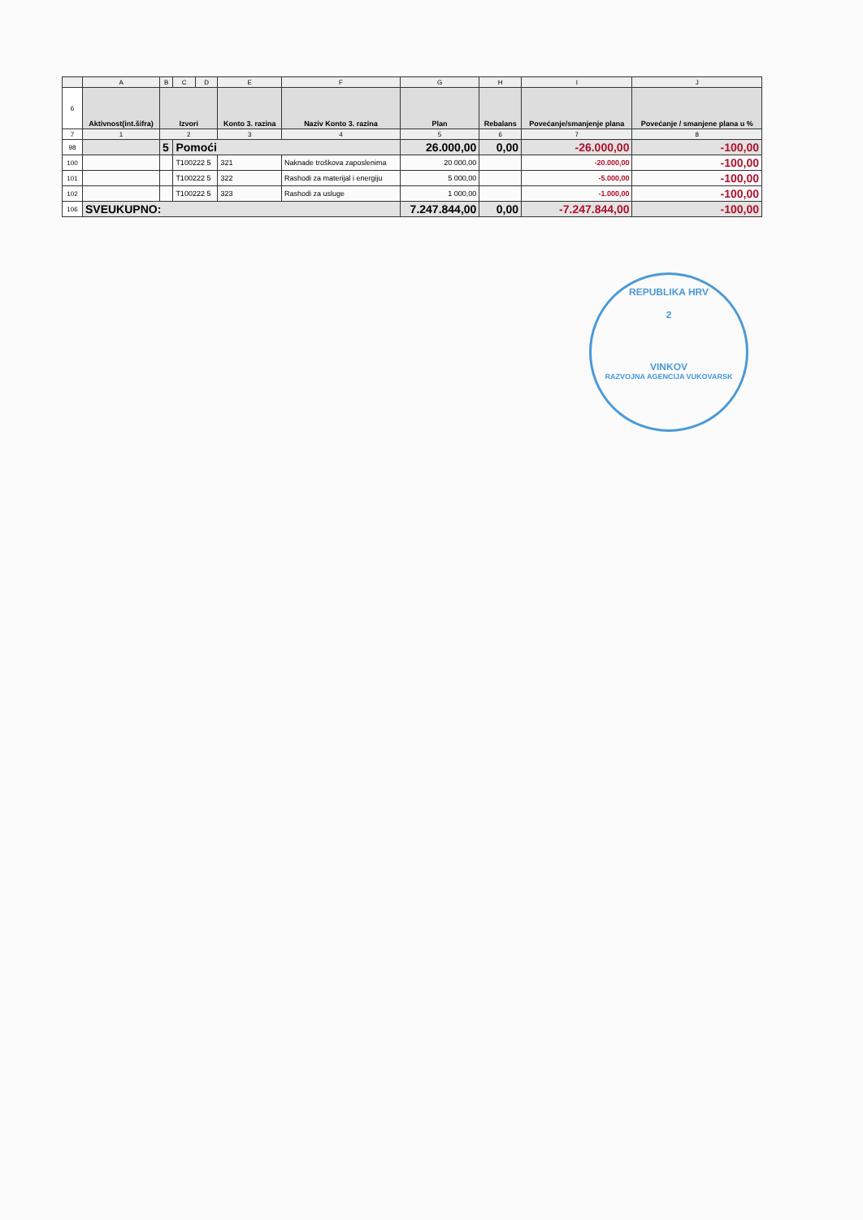| | A | B | C | D | E | F | G | H | I | J |
| --- | --- | --- | --- | --- | --- | --- | --- | --- | --- | --- |
| 6 | Aktivnost(int.šifra) | Izvori | | | Konto 3. razina | Naziv Konto 3. razina | Plan | Rebalans | Povećanje/smanjenje plana | Povećanje / smanjene plana u % |
| 7 | 1 | 2 | | | 3 | 4 | 5 | 6 | 7 | 8 |
| 98 | | 5 | Pomoći | | | | 26.000,00 | 0,00 | -26.000,00 | -100,00 |
| 100 | | | T100222 5 | | 321 | Naknade troškova zaposlenima | 20 000,00 | | -20.000,00 | -100,00 |
| 101 | | | T100222 5 | | 322 | Rashodi za materijal i energiju | 5 000,00 | | -5.000,00 | -100,00 |
| 102 | | | T100222 5 | | 323 | Rashodi za usluge | 1 000,00 | | -1.000,00 | -100,00 |
| 106 | SVEUKUPNO: | | | | | | 7.247.844,00 | 0,00 | -7.247.844,00 | -100,00 |
REPUBLIKA HRV
2
VINKOV
RAZVOJNA AGENCIJA VUKOVARSK